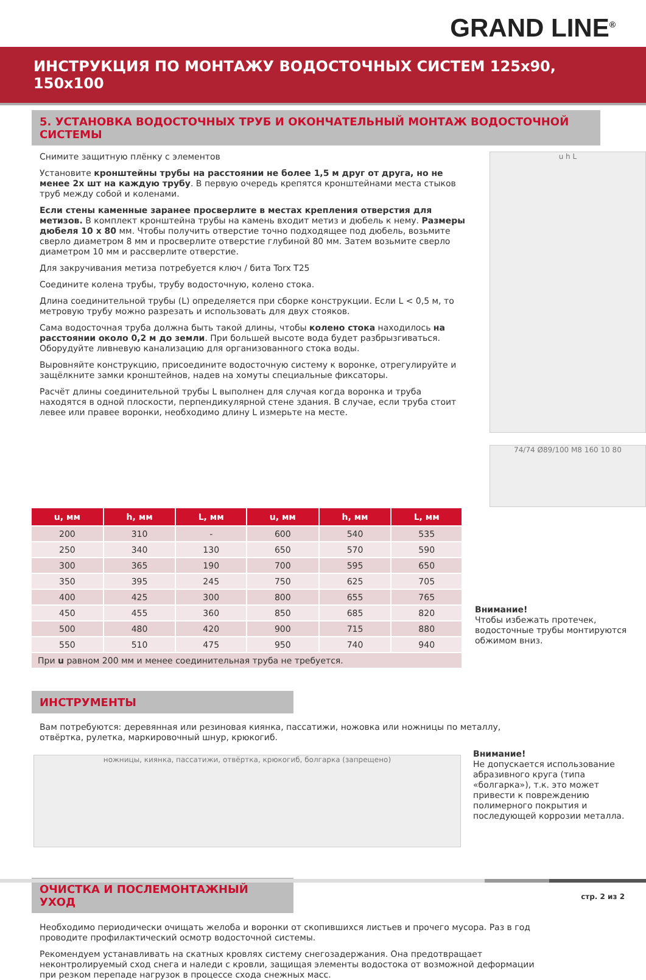GRAND LINE<sup>®</sup>
ИНСТРУКЦИЯ ПО МОНТАЖУ ВОДОСТОЧНЫХ СИСТЕМ 125х90, 150х100
5. УСТАНОВКА ВОДОСТОЧНЫХ ТРУБ И ОКОНЧАТЕЛЬНЫЙ МОНТАЖ ВОДОСТОЧНОЙ СИСТЕМЫ
Снимите защитную плёнку с элементов
Установите кронштейны трубы на расстоянии не более 1,5 м друг от друга, но не менее 2х шт на каждую трубу. В первую очередь крепятся кронштейнами места стыков труб между собой и коленами.
Если стены каменные заранее просверлите в местах крепления отверстия для метизов. В комплект кронштейна трубы на камень входит метиз и дюбель к нему. Размеры дюбеля 10 x 80 мм. Чтобы получить отверстие точно подходящее под дюбель, возьмите сверло диаметром 8 мм и просверлите отверстие глубиной 80 мм. Затем возьмите сверло диаметром 10 мм и рассверлите отверстие.
Для закручивания метиза потребуется ключ / бита Torx T25
Соедините колена трубы, трубу водосточную, колено стока.
Длина соединительной трубы (L) определяется при сборке конструкции. Если L < 0,5 м, то метровую трубу можно разрезать и использовать для двух стояков.
Сама водосточная труба должна быть такой длины, чтобы колено стока находилось на расстоянии около 0,2 м до земли. При большей высоте вода будет разбрызгиваться. Оборудуйте ливневую канализацию для организованного стока воды.
Выровняйте конструкцию, присоедините водосточную систему к воронке, отрегулируйте и защёлкните замки кронштейнов, надев на хомуты специальные фиксаторы.
Расчёт длины соединительной трубы L выполнен для случая когда воронка и труба находятся в одной плоскости, перпендикулярной стене здания. В случае, если труба стоит левее или правее воронки, необходимо длину L измерьте на месте.
u h L
74/74 Ø89/100 M8 160 10 80
| u, мм | h, мм | L, мм | u, мм | h, мм | L, мм |
| --- | --- | --- | --- | --- | --- |
| 200 | 310 | - | 600 | 540 | 535 |
| 250 | 340 | 130 | 650 | 570 | 590 |
| 300 | 365 | 190 | 700 | 595 | 650 |
| 350 | 395 | 245 | 750 | 625 | 705 |
| 400 | 425 | 300 | 800 | 655 | 765 |
| 450 | 455 | 360 | 850 | 685 | 820 |
| 500 | 480 | 420 | 900 | 715 | 880 |
| 550 | 510 | 475 | 950 | 740 | 940 |
| При u равном 200 мм и менее соединительная труба не требуется. | | | | | |
Внимание!
Чтобы избежать протечек, водосточные трубы монтируются обжимом вниз.
ИНСТРУМЕНТЫ
Вам потребуются: деревянная или резиновая киянка, пассатижи, ножовка или ножницы по металлу, отвёртка, рулетка, маркировочный шнур, крюкогиб.
ножницы, киянка, пассатижи, отвёртка, крюкогиб, болгарка (запрещено)
Внимание!
Не допускается использование абразивного круга (типа «болгарка»), т.к. это может привести к повреждению полимерного покрытия и последующей коррозии металла.
ОЧИСТКА И ПОСЛЕМОНТАЖНЫЙ УХОД
Необходимо периодически очищать желоба и воронки от скопившихся листьев и прочего мусора. Раз в год проводите профилактический осмотр водосточной системы.
Рекомендуем устанавливать на скатных кровлях систему снегозадержания. Она предотвращает неконтролируемый сход снега и наледи с кровли, защищая элементы водостока от возможной деформации при резком перепаде нагрузок в процессе схода снежных масс.
стр. 2 из 2